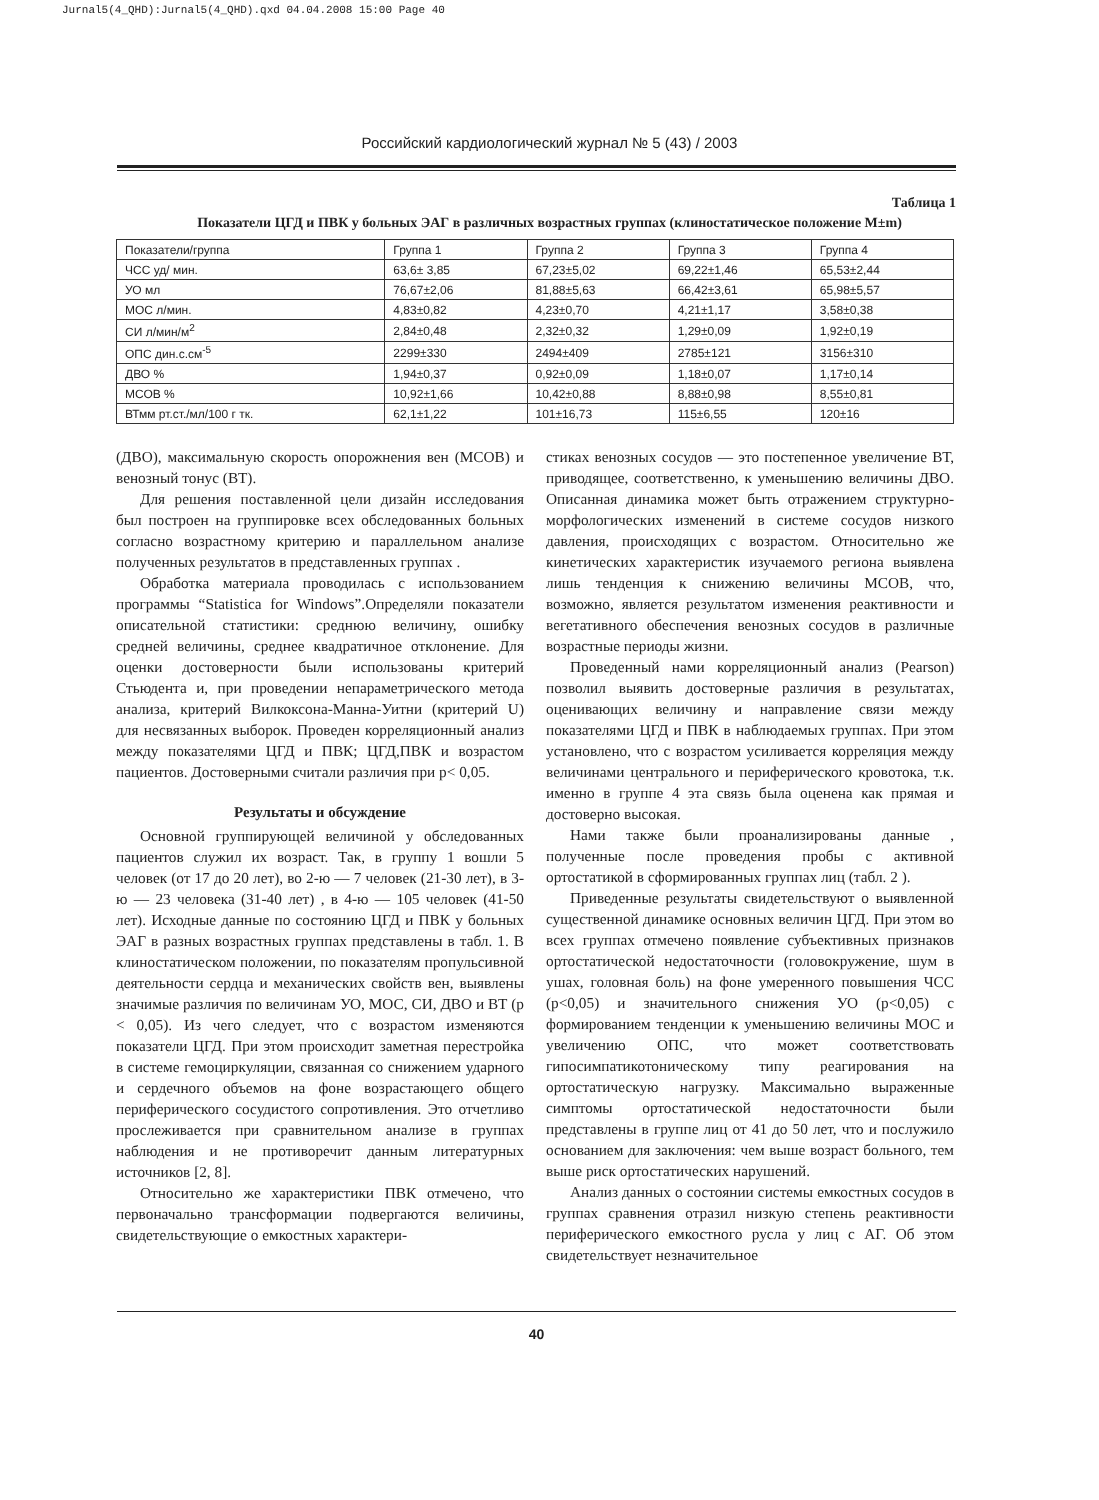Jurnal5(4_QHD):Jurnal5(4_QHD).qxd 04.04.2008 15:00 Page 40
Российский кардиологический журнал № 5 (43) / 2003
Таблица 1
Показатели ЦГД и ПВК у больных ЭАГ в различных возрастных группах (клиностатическое положение М±m)
| Показатели/группа | Группа 1 | Группа 2 | Группа 3 | Группа 4 |
| ЧСС уд/ мин. | 63,6± 3,85 | 67,23±5,02 | 69,22±1,46 | 65,53±2,44 |
| УО мл | 76,67±2,06 | 81,88±5,63 | 66,42±3,61 | 65,98±5,57 |
| МОС л/мин. | 4,83±0,82 | 4,23±0,70 | 4,21±1,17 | 3,58±0,38 |
| СИ л/мин/м<sup>2</sup> | 2,84±0,48 | 2,32±0,32 | 1,29±0,09 | 1,92±0,19 |
| ОПС дин.с.см<sup>-5</sup> | 2299±330 | 2494±409 | 2785±121 | 3156±310 |
| ДВО % | 1,94±0,37 | 0,92±0,09 | 1,18±0,07 | 1,17±0,14 |
| МСОВ % | 10,92±1,66 | 10,42±0,88 | 8,88±0,98 | 8,55±0,81 |
| ВТмм рт.ст./мл/100 г тк. | 62,1±1,22 | 101±16,73 | 115±6,55 | 120±16 |
(ДВО), максимальную скорость опорожнения вен (МСОВ) и венозный тонус (ВТ).
Для решения поставленной цели дизайн исследования был построен на группировке всех обследованных больных согласно возрастному критерию и параллельном анализе полученных результатов в представленных группах .
Обработка материала проводилась с использованием программы “Statistica for Windows”.Определяли показатели описательной статистики: среднюю величину, ошибку средней величины, среднее квадратичное отклонение. Для оценки достоверности были использованы критерий Стьюдента и, при проведении непараметрического метода анализа, критерий Вилкоксона-Манна-Уитни (критерий U) для несвязанных выборок. Проведен корреляционный анализ между показателями ЦГД и ПВК; ЦГД,ПВК и возрастом пациентов. Достоверными считали различия при р< 0,05.
Результаты и обсуждение
Основной группирующей величиной у обследованных пациентов служил их возраст. Так, в группу 1 вошли 5 человек (от 17 до 20 лет), во 2-ю — 7 человек (21-30 лет), в 3-ю — 23 человека (31-40 лет) , в 4-ю — 105 человек (41-50 лет). Исходные данные по состоянию ЦГД и ПВК у больных ЭАГ в разных возрастных группах представлены в табл. 1. В клиностатическом положении, по показателям пропульсивной деятельности сердца и механических свойств вен, выявлены значимые различия по величинам УО, МОС, СИ, ДВО и ВТ (р < 0,05). Из чего следует, что с возрастом изменяются показатели ЦГД. При этом происходит заметная перестройка в системе гемоциркуляции, связанная со снижением ударного и сердечного объемов на фоне возрастающего общего периферического сосудистого сопротивления. Это отчетливо прослеживается при сравнительном анализе в группах наблюдения и не противоречит данным литературных источников [2, 8].
Относительно же характеристики ПВК отмечено, что первоначально трансформации подвергаются величины, свидетельствующие о емкостных характери-
стиках венозных сосудов — это постепенное увеличение ВТ, приводящее, соответственно, к уменьшению величины ДВО. Описанная динамика может быть отражением структурно-морфологических изменений в системе сосудов низкого давления, происходящих с возрастом. Относительно же кинетических характеристик изучаемого региона выявлена лишь тенденция к снижению величины МСОВ, что, возможно, является результатом изменения реактивности и вегетативного обеспечения венозных сосудов в различные возрастные периоды жизни.
Проведенный нами корреляционный анализ (Pearson) позволил выявить достоверные различия в результатах, оценивающих величину и направление связи между показателями ЦГД и ПВК в наблюдаемых группах. При этом установлено, что с возрастом усиливается корреляция между величинами центрального и периферического кровотока, т.к. именно в группе 4 эта связь была оценена как прямая и достоверно высокая.
Нами также были проанализированы данные , полученные после проведения пробы с активной ортостатикой в сформированных группах лиц (табл. 2 ).
Приведенные результаты свидетельствуют о выявленной существенной динамике основных величин ЦГД. При этом во всех группах отмечено появление субъективных признаков ортостатической недостаточности (головокружение, шум в ушах, головная боль) на фоне умеренного повышения ЧСС (р<0,05) и значительного снижения УО (р<0,05) с формированием тенденции к уменьшению величины МОС и увеличению ОПС, что может соответствовать гипосимпатикотоническому типу реагирования на ортостатическую нагрузку. Максимально выраженные симптомы ортостатической недостаточности были представлены в группе лиц от 41 до 50 лет, что и послужило основанием для заключения: чем выше возраст больного, тем выше риск ортостатических нарушений.
Анализ данных о состоянии системы емкостных сосудов в группах сравнения отразил низкую степень реактивности периферического емкостного русла у лиц с АГ. Об этом свидетельствует незначительное
40